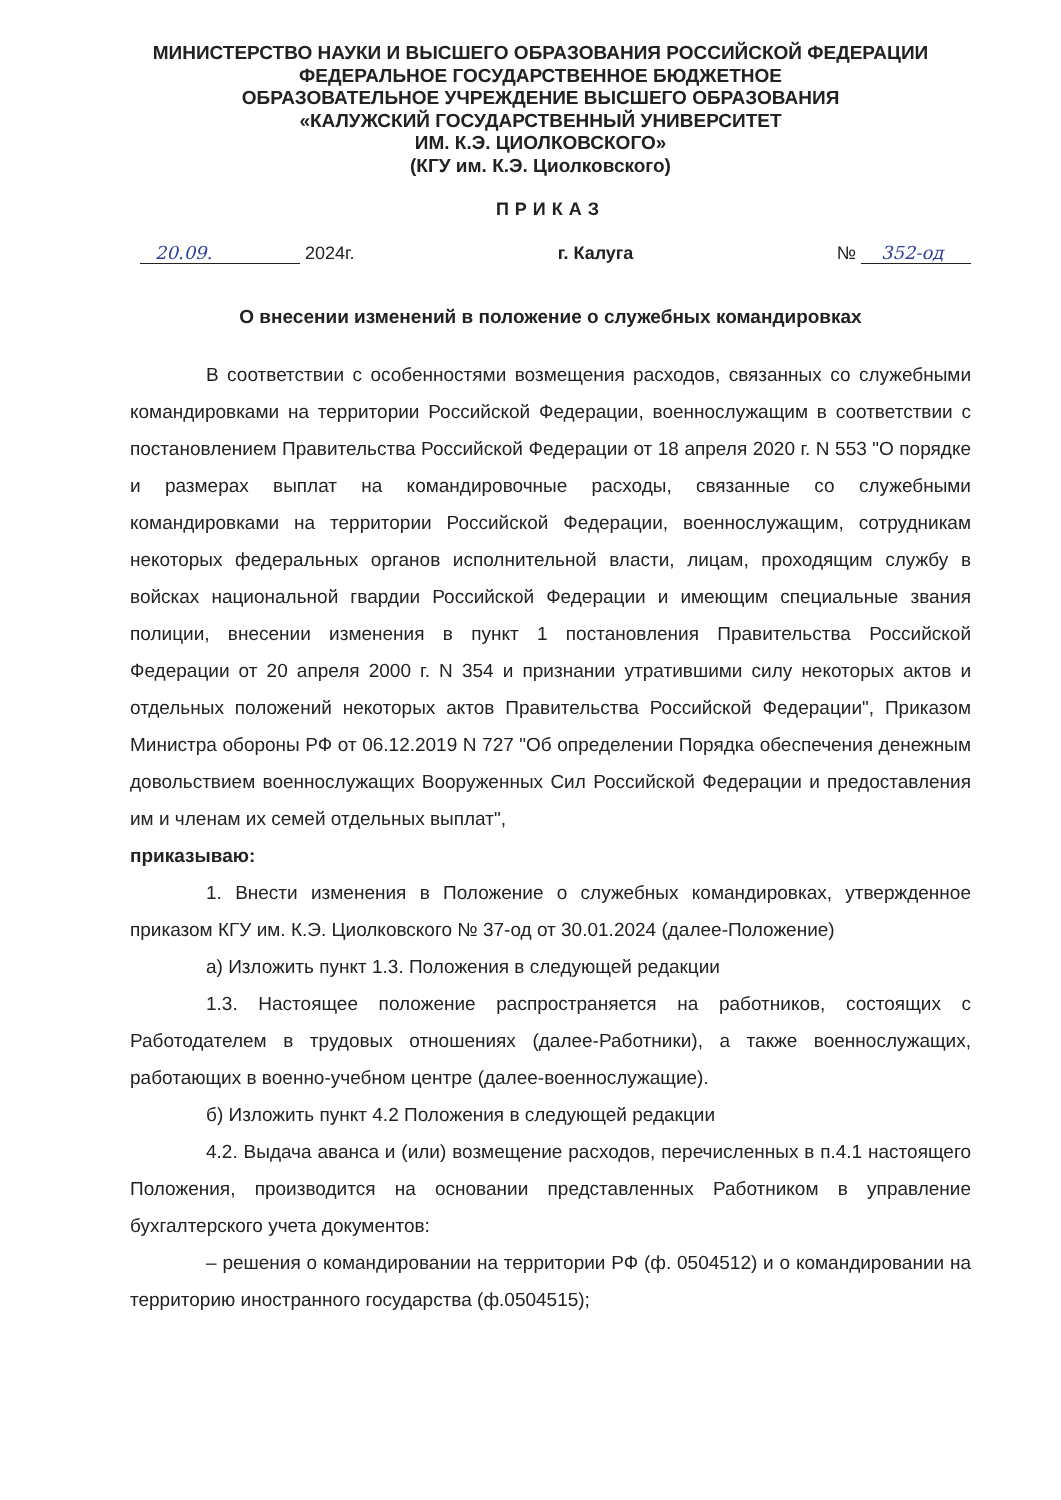МИНИСТЕРСТВО НАУКИ И ВЫСШЕГО ОБРАЗОВАНИЯ РОССИЙСКОЙ ФЕДЕРАЦИИ
ФЕДЕРАЛЬНОЕ ГОСУДАРСТВЕННОЕ БЮДЖЕТНОЕ
ОБРАЗОВАТЕЛЬНОЕ УЧРЕЖДЕНИЕ ВЫСШЕГО ОБРАЗОВАНИЯ
«КАЛУЖСКИЙ ГОСУДАРСТВЕННЫЙ УНИВЕРСИТЕТ
ИМ. К.Э. ЦИОЛКОВСКОГО»
(КГУ им. К.Э. Циолковского)
ПРИКАЗ
20.09. 2024г. г. Калуга № 352-од
О внесении изменений в положение о служебных командировках
В соответствии с особенностями возмещения расходов, связанных со служебными командировками на территории Российской Федерации, военнослужащим в соответствии с постановлением Правительства Российской Федерации от 18 апреля 2020 г. N 553 "О порядке и размерах выплат на командировочные расходы, связанные со служебными командировками на территории Российской Федерации, военнослужащим, сотрудникам некоторых федеральных органов исполнительной власти, лицам, проходящим службу в войсках национальной гвардии Российской Федерации и имеющим специальные звания полиции, внесении изменения в пункт 1 постановления Правительства Российской Федерации от 20 апреля 2000 г. N 354 и признании утратившими силу некоторых актов и отдельных положений некоторых актов Правительства Российской Федерации", Приказом Министра обороны РФ от 06.12.2019 N 727 "Об определении Порядка обеспечения денежным довольствием военнослужащих Вооруженных Сил Российской Федерации и предоставления им и членам их семей отдельных выплат",
приказываю:
1. Внести изменения в Положение о служебных командировках, утвержденное приказом КГУ им. К.Э. Циолковского № 37-од от 30.01.2024 (далее-Положение)
а) Изложить пункт 1.3. Положения в следующей редакции
1.3. Настоящее положение распространяется на работников, состоящих с Работодателем в трудовых отношениях (далее-Работники), а также военнослужащих, работающих в военно-учебном центре (далее-военнослужащие).
б) Изложить пункт 4.2 Положения в следующей редакции
4.2. Выдача аванса и (или) возмещение расходов, перечисленных в п.4.1 настоящего Положения, производится на основании представленных Работником в управление бухгалтерского учета документов:
– решения о командировании на территории РФ (ф. 0504512) и о командировании на территорию иностранного государства (ф.0504515);